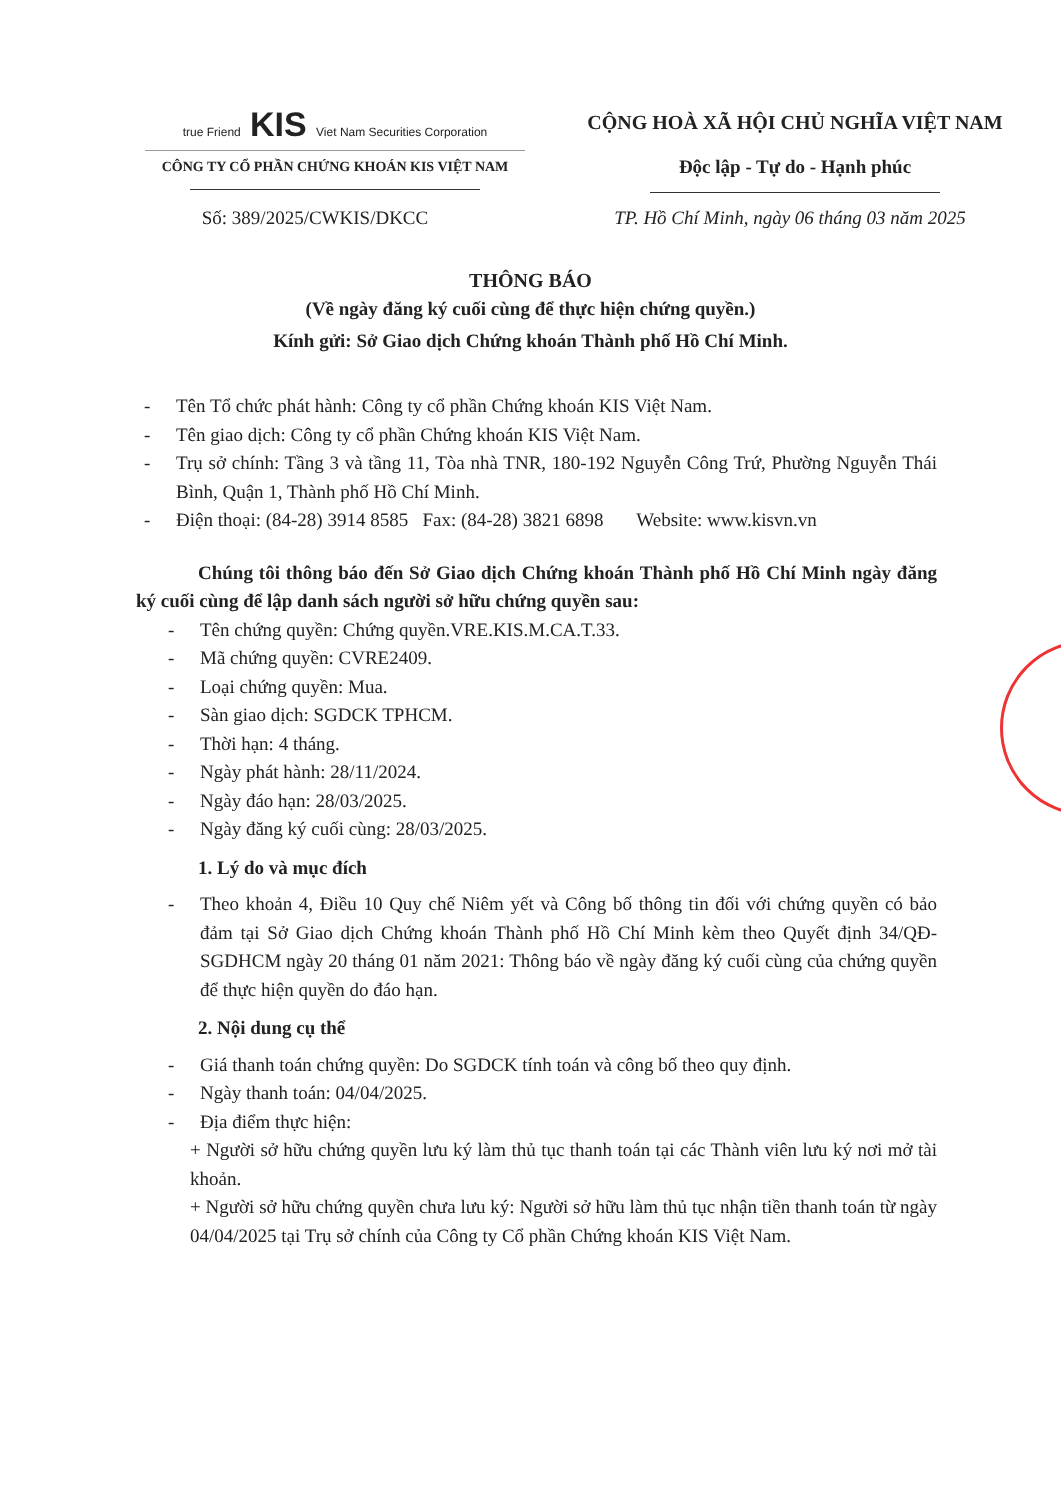true Friend KIS Viet Nam Securities Corporation
CÔNG TY CỔ PHẦN CHỨNG KHOÁN KIS VIỆT NAM
CỘNG HOÀ XÃ HỘI CHỦ NGHĨA VIỆT NAM
Độc lập - Tự do - Hạnh phúc
Số: 389/2025/CWKIS/DKCC TP. Hồ Chí Minh, ngày 06 tháng 03 năm 2025
THÔNG BÁO
(Về ngày đăng ký cuối cùng để thực hiện chứng quyền.)
Kính gửi: Sở Giao dịch Chứng khoán Thành phố Hồ Chí Minh.
- Tên Tổ chức phát hành: Công ty cổ phần Chứng khoán KIS Việt Nam.
- Tên giao dịch: Công ty cổ phần Chứng khoán KIS Việt Nam.
- Trụ sở chính: Tầng 3 và tầng 11, Tòa nhà TNR, 180-192 Nguyễn Công Trứ, Phường Nguyễn Thái Bình, Quận 1, Thành phố Hồ Chí Minh.
- Điện thoại: (84-28) 3914 8585 Fax: (84-28) 3821 6898 Website: www.kisvn.vn
Chúng tôi thông báo đến Sở Giao dịch Chứng khoán Thành phố Hồ Chí Minh ngày đăng ký cuối cùng để lập danh sách người sở hữu chứng quyền sau:
- Tên chứng quyền: Chứng quyền.VRE.KIS.M.CA.T.33.
- Mã chứng quyền: CVRE2409.
- Loại chứng quyền: Mua.
- Sàn giao dịch: SGDCK TPHCM.
- Thời hạn: 4 tháng.
- Ngày phát hành: 28/11/2024.
- Ngày đáo hạn: 28/03/2025.
- Ngày đăng ký cuối cùng: 28/03/2025.
1. Lý do và mục đích
- Theo khoản 4, Điều 10 Quy chế Niêm yết và Công bố thông tin đối với chứng quyền có bảo đảm tại Sở Giao dịch Chứng khoán Thành phố Hồ Chí Minh kèm theo Quyết định 34/QĐ-SGDHCM ngày 20 tháng 01 năm 2021: Thông báo về ngày đăng ký cuối cùng của chứng quyền để thực hiện quyền do đáo hạn.
2. Nội dung cụ thể
- Giá thanh toán chứng quyền: Do SGDCK tính toán và công bố theo quy định.
- Ngày thanh toán: 04/04/2025.
- Địa điểm thực hiện:
+ Người sở hữu chứng quyền lưu ký làm thủ tục thanh toán tại các Thành viên lưu ký nơi mở tài khoản.
+ Người sở hữu chứng quyền chưa lưu ký: Người sở hữu làm thủ tục nhận tiền thanh toán từ ngày 04/04/2025 tại Trụ sở chính của Công ty Cổ phần Chứng khoán KIS Việt Nam.